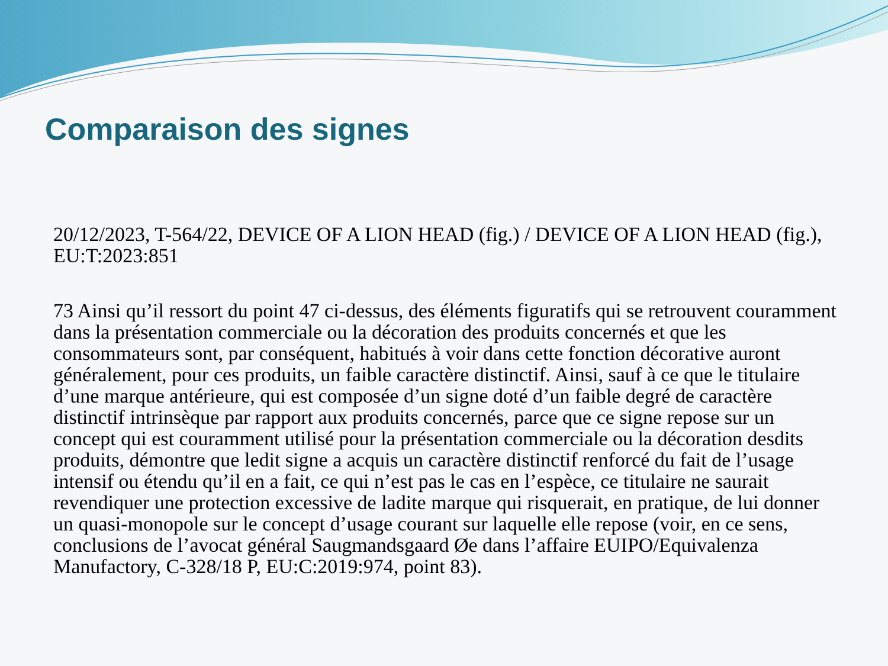Comparaison des signes
20/12/2023, T-564/22, DEVICE OF A LION HEAD (fig.) / DEVICE OF A LION HEAD (fig.), EU:T:2023:851
73 Ainsi qu’il ressort du point 47 ci-dessus, des éléments figuratifs qui se retrouvent couramment dans la présentation commerciale ou la décoration des produits concernés et que les consommateurs sont, par conséquent, habitués à voir dans cette fonction décorative auront généralement, pour ces produits, un faible caractère distinctif. Ainsi, sauf à ce que le titulaire d’une marque antérieure, qui est composée d’un signe doté d’un faible degré de caractère distinctif intrinsèque par rapport aux produits concernés, parce que ce signe repose sur un concept qui est couramment utilisé pour la présentation commerciale ou la décoration desdits produits, démontre que ledit signe a acquis un caractère distinctif renforcé du fait de l’usage intensif ou étendu qu’il en a fait, ce qui n’est pas le cas en l’espèce, ce titulaire ne saurait revendiquer une protection excessive de ladite marque qui risquerait, en pratique, de lui donner un quasi-monopole sur le concept d’usage courant sur laquelle elle repose (voir, en ce sens, conclusions de l’avocat général Saugmandsgaard Øe dans l’affaire EUIPO/Equivalenza Manufactory, C-328/18 P, EU:C:2019:974, point 83).